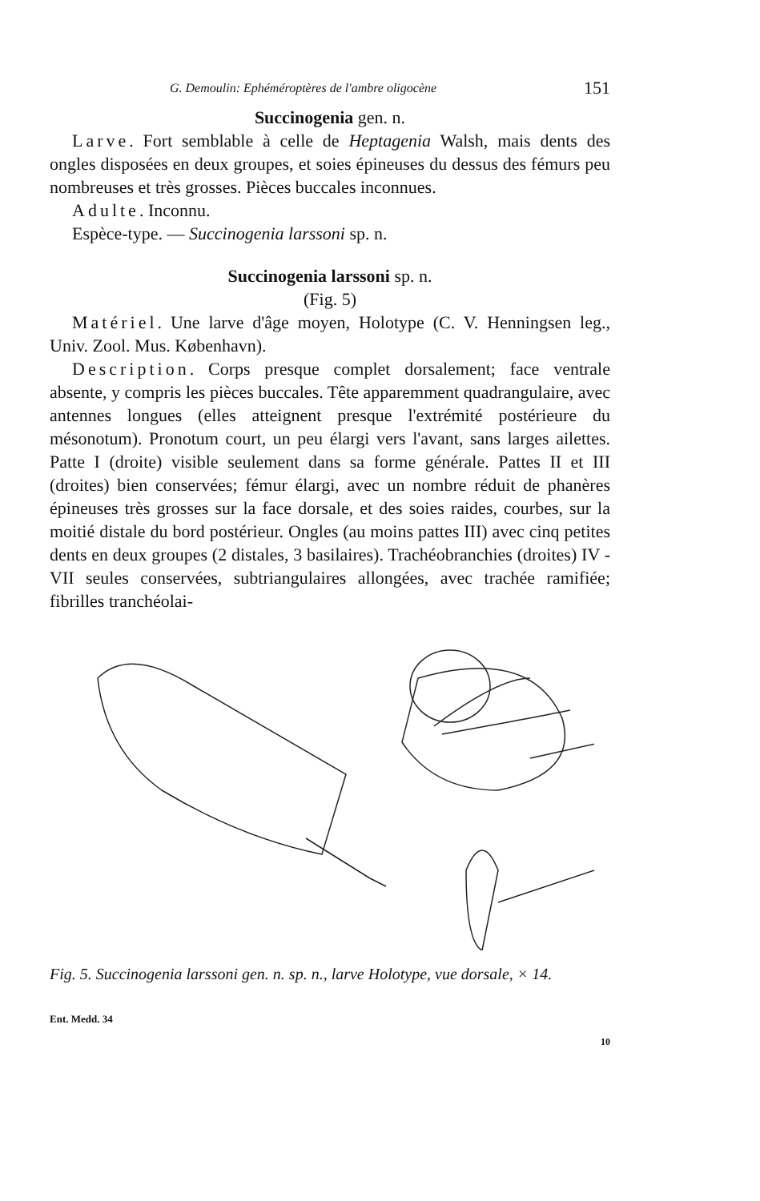G. Demoulin: Ephéméroptères de l'ambre oligocène 151
Succinogenia gen. n.
Larve. Fort semblable à celle de Heptagenia Walsh, mais dents des ongles disposées en deux groupes, et soies épineuses du dessus des fémurs peu nombreuses et très grosses. Pièces buccales inconnues.
Adulte. Inconnu.
Espèce-type. — Succinogenia larssoni sp. n.
Succinogenia larssoni sp. n.
(Fig. 5)
Matériel. Une larve d'âge moyen, Holotype (C. V. Henningsen leg., Univ. Zool. Mus. København).
Description. Corps presque complet dorsalement; face ventrale absente, y compris les pièces buccales. Tête apparemment quadrangulaire, avec antennes longues (elles atteignent presque l'extrémité postérieure du mésonotum). Pronotum court, un peu élargi vers l'avant, sans larges ailettes. Patte I (droite) visible seulement dans sa forme générale. Pattes II et III (droites) bien conservées; fémur élargi, avec un nombre réduit de phanères épineuses très grosses sur la face dorsale, et des soies raides, courbes, sur la moitié distale du bord postérieur. Ongles (au moins pattes III) avec cinq petites dents en deux groupes (2 distales, 3 basilaires). Trachéobranchies (droites) IV - VII seules conservées, subtriangulaires allongées, avec trachée ramifiée; fibrilles tranchéolai-
Fig. 5. Succinogenia larssoni gen. n. sp. n., larve Holotype, vue dorsale, × 14.
Ent. Medd. 34
10